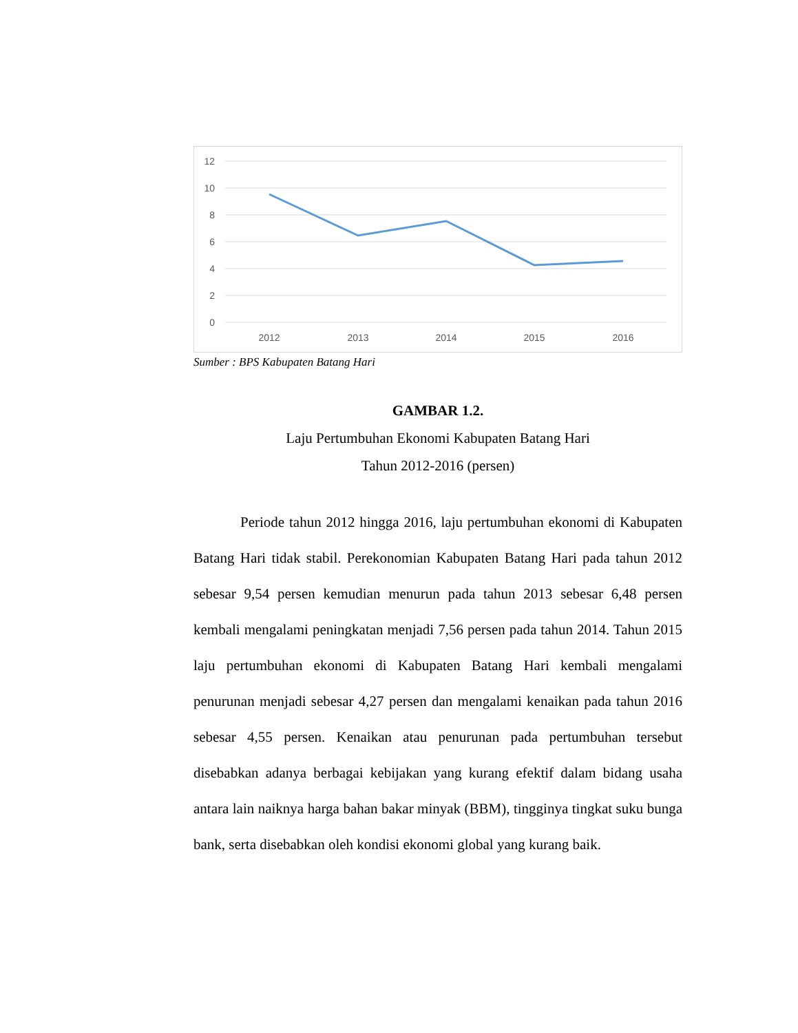12
10
8
6
4
2
0
2012
2013
2014
2015
2016
Sumber : BPS Kabupaten Batang Hari
GAMBAR 1.2.
Laju Pertumbuhan Ekonomi Kabupaten Batang Hari
Tahun 2012-2016 (persen)
Periode tahun 2012 hingga 2016, laju pertumbuhan ekonomi di Kabupaten Batang Hari tidak stabil. Perekonomian Kabupaten Batang Hari pada tahun 2012 sebesar 9,54 persen kemudian menurun pada tahun 2013 sebesar 6,48 persen kembali mengalami peningkatan menjadi 7,56 persen pada tahun 2014. Tahun 2015 laju pertumbuhan ekonomi di Kabupaten Batang Hari kembali mengalami penurunan menjadi sebesar 4,27 persen dan mengalami kenaikan pada tahun 2016 sebesar 4,55 persen. Kenaikan atau penurunan pada pertumbuhan tersebut disebabkan adanya berbagai kebijakan yang kurang efektif dalam bidang usaha antara lain naiknya harga bahan bakar minyak (BBM), tingginya tingkat suku bunga bank, serta disebabkan oleh kondisi ekonomi global yang kurang baik.